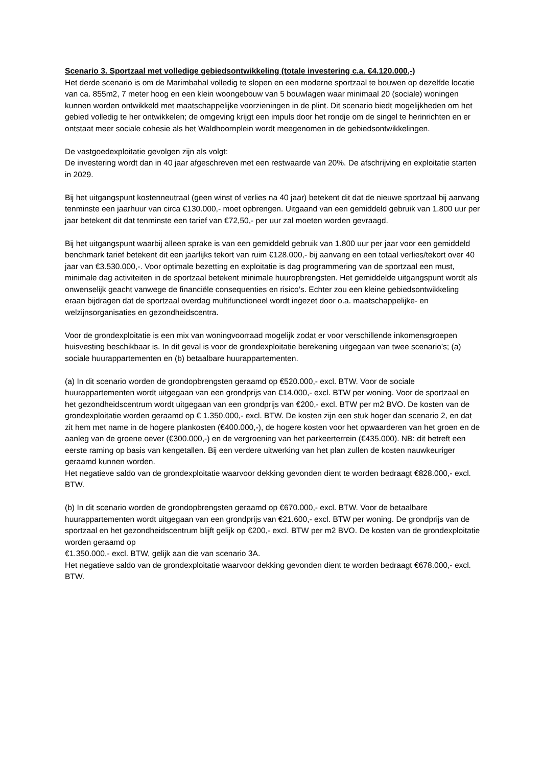Scenario 3. Sportzaal met volledige gebiedsontwikkeling (totale investering c.a. €4.120.000,-)
Het derde scenario is om de Marimbahal volledig te slopen en een moderne sportzaal te bouwen op dezelfde locatie van ca. 855m2, 7 meter hoog en een klein woongebouw van 5 bouwlagen waar minimaal 20 (sociale) woningen kunnen worden ontwikkeld met maatschappelijke voorzieningen in de plint. Dit scenario biedt mogelijkheden om het gebied volledig te her ontwikkelen; de omgeving krijgt een impuls door het rondje om de singel te herinrichten en er ontstaat meer sociale cohesie als het Waldhoornplein wordt meegenomen in de gebiedsontwikkelingen.
De vastgoedexploitatie gevolgen zijn als volgt:
De investering wordt dan in 40 jaar afgeschreven met een restwaarde van 20%. De afschrijving en exploitatie starten in 2029.
Bij het uitgangspunt kostenneutraal (geen winst of verlies na 40 jaar) betekent dit dat de nieuwe sportzaal bij aanvang tenminste een jaarhuur van circa €130.000,- moet opbrengen. Uitgaand van een gemiddeld gebruik van 1.800 uur per jaar betekent dit dat tenminste een tarief van €72,50,- per uur zal moeten worden gevraagd.
Bij het uitgangspunt waarbij alleen sprake is van een gemiddeld gebruik van 1.800 uur per jaar voor een gemiddeld benchmark tarief betekent dit een jaarlijks tekort van ruim €128.000,- bij aanvang en een totaal verlies/tekort over 40 jaar van €3.530.000,-. Voor optimale bezetting en exploitatie is dag programmering van de sportzaal een must, minimale dag activiteiten in de sportzaal betekent minimale huuropbrengsten. Het gemiddelde uitgangspunt wordt als onwenselijk geacht vanwege de financiële consequenties en risico’s. Echter zou een kleine gebiedsontwikkeling eraan bijdragen dat de sportzaal overdag multifunctioneel wordt ingezet door o.a. maatschappelijke- en welzijnsorganisaties en gezondheidscentra.
Voor de grondexploitatie is een mix van woningvoorraad mogelijk zodat er voor verschillende inkomensgroepen huisvesting beschikbaar is. In dit geval is voor de grondexploitatie berekening uitgegaan van twee scenario’s; (a) sociale huurappartementen en (b) betaalbare huurappartementen.
(a) In dit scenario worden de grondopbrengsten geraamd op €520.000,- excl. BTW. Voor de sociale huurappartementen wordt uitgegaan van een grondprijs van €14.000,- excl. BTW per woning. Voor de sportzaal en het gezondheidscentrum wordt uitgegaan van een grondprijs van €200,- excl. BTW per m2 BVO. De kosten van de grondexploitatie worden geraamd op € 1.350.000,- excl. BTW. De kosten zijn een stuk hoger dan scenario 2, en dat zit hem met name in de hogere plankosten (€400.000,-), de hogere kosten voor het opwaarderen van het groen en de aanleg van de groene oever (€300.000,-) en de vergroening van het parkeerterrein (€435.000). NB: dit betreft een eerste raming op basis van kengetallen. Bij een verdere uitwerking van het plan zullen de kosten nauwkeuriger geraamd kunnen worden.
Het negatieve saldo van de grondexploitatie waarvoor dekking gevonden dient te worden bedraagt €828.000,- excl. BTW.
(b) In dit scenario worden de grondopbrengsten geraamd op €670.000,- excl. BTW. Voor de betaalbare huurappartementen wordt uitgegaan van een grondprijs van €21.600,- excl. BTW per woning. De grondprijs van de sportzaal en het gezondheidscentrum blijft gelijk op €200,- excl. BTW per m2 BVO. De kosten van de grondexploitatie worden geraamd op
€1.350.000,- excl. BTW, gelijk aan die van scenario 3A.
Het negatieve saldo van de grondexploitatie waarvoor dekking gevonden dient te worden bedraagt €678.000,- excl. BTW.